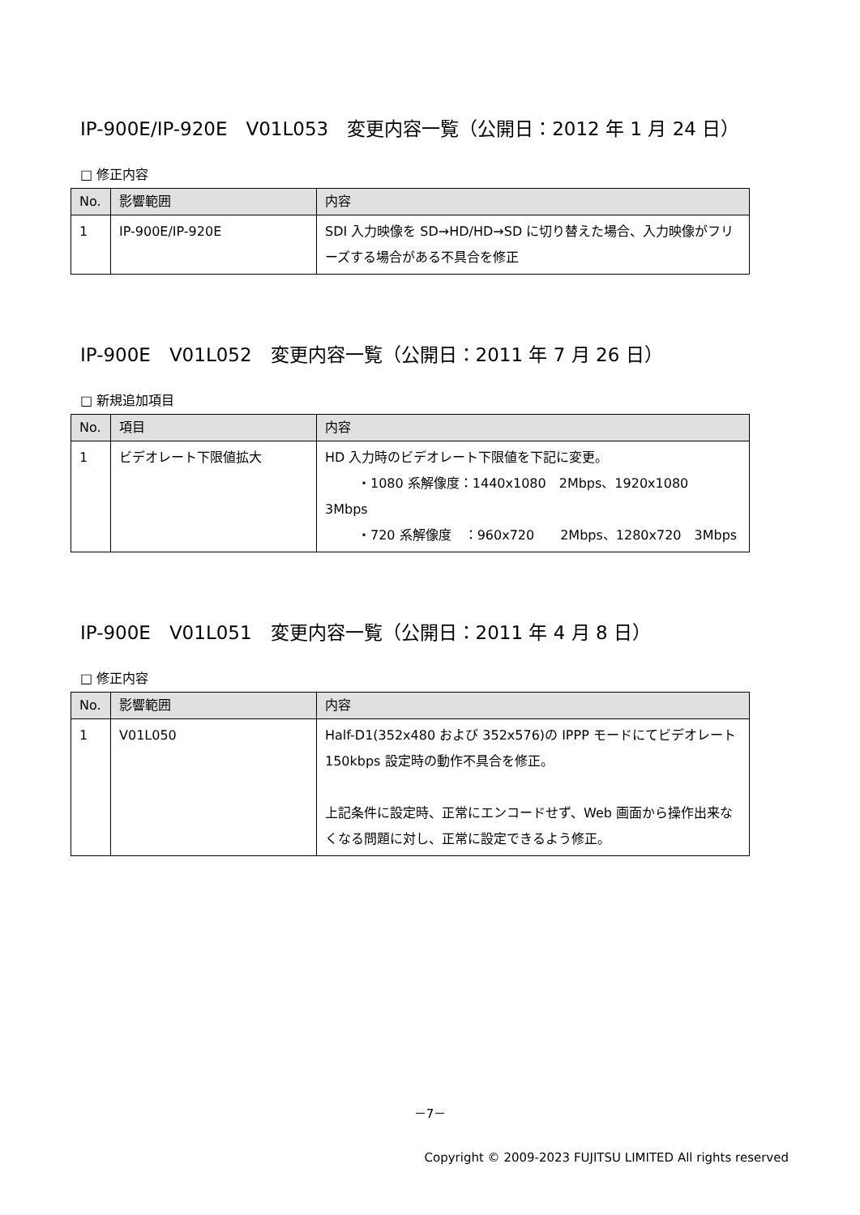IP-900E/IP-920E　V01L053　変更内容一覧（公開日：2012 年 1 月 24 日）
□ 修正内容
| No. | 影響範囲 | 内容 |
| --- | --- | --- |
| 1 | IP-900E/IP-920E | SDI 入力映像を SD→HD/HD→SD に切り替えた場合、入力映像がフリーズする場合がある不具合を修正 |
IP-900E　V01L052　変更内容一覧（公開日：2011 年 7 月 26 日）
□ 新規追加項目
| No. | 項目 | 内容 |
| --- | --- | --- |
| 1 | ビデオレート下限値拡大 | HD 入力時のビデオレート下限値を下記に変更。 ・1080 系解像度：1440x1080 2Mbps、1920x1080 3Mbps ・720 系解像度 ：960x720 2Mbps、1280x720 3Mbps |
IP-900E　V01L051　変更内容一覧（公開日：2011 年 4 月 8 日）
□ 修正内容
| No. | 影響範囲 | 内容 |
| --- | --- | --- |
| 1 | V01L050 | Half-D1(352x480 および 352x576)の IPPP モードにてビデオレート 150kbps 設定時の動作不具合を修正。 上記条件に設定時、正常にエンコードせず、Web 画面から操作出来なくなる問題に対し、正常に設定できるよう修正。 |
－7－
Copyright © 2009-2023 FUJITSU LIMITED All rights reserved